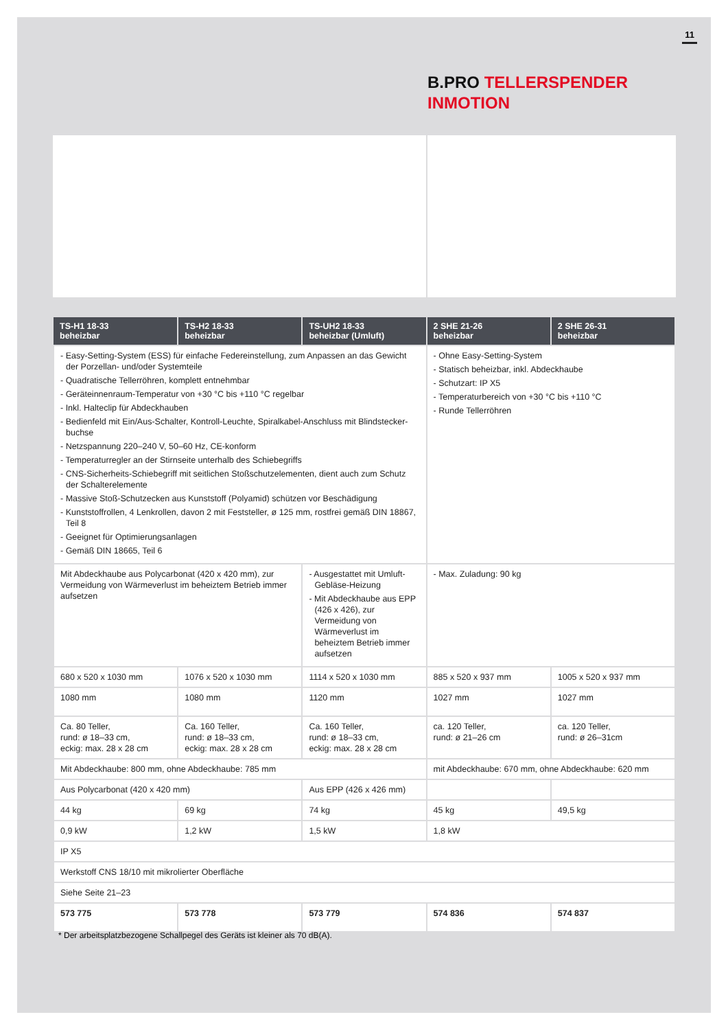11
B.PRO TELLERSPENDER
INMOTION
| TS-H1 18-33 beheizbar | TS-H2 18-33 beheizbar | TS-UH2 18-33 beheizbar (Umluft) | 2 SHE 21-26 beheizbar | 2 SHE 26-31 beheizbar |
| --- | --- | --- | --- | --- |
| - Easy-Setting-System (ESS) für einfache Federeinstellung, zum Anpassen an das Gewicht der Porzellan- und/oder Systemteile - Quadratische Tellerröhren, komplett entnehmbar - Geräteinnenraum-Temperatur von +30 °C bis +110 °C regelbar - Inkl. Halteclip für Abdeckhauben - Bedienfeld mit Ein/Aus-Schalter, Kontroll-Leuchte, Spiralkabel-Anschluss mit Blindstecker-buchse - Netzspannung 220–240 V, 50–60 Hz, CE-konform - Temperaturregler an der Stirnseite unterhalb des Schiebegriffs - CNS-Sicherheits-Schiebegriff mit seitlichen Stoßschutzelementen, dient auch zum Schutz der Schalterelemente - Massive Stoß-Schutzecken aus Kunststoff (Polyamid) schützen vor Beschädigung - Kunststoffrollen, 4 Lenkrollen, davon 2 mit Feststeller, ø 125 mm, rostfrei gemäß DIN 18867, Teil 8 - Geeignet für Optimierungsanlagen - Gemäß DIN 18665, Teil 6 | | | - Ohne Easy-Setting-System - Statisch beheizbar, inkl. Abdeckhaube - Schutzart: IP X5 - Temperaturbereich von +30 °C bis +110 °C - Runde Tellerröhren | |
| Mit Abdeckhaube aus Polycarbonat (420 x 420 mm), zur Vermeidung von Wärmeverlust im beheiztem Betrieb immer aufsetzen | | - Ausgestattet mit Umluft-Gebläse-Heizung - Mit Abdeckhaube aus EPP (426 x 426), zur Vermeidung von Wärmeverlust im beheiztem Betrieb immer aufsetzen | - Max. Zuladung: 90 kg | |
| 680 x 520 x 1030 mm | 1076 x 520 x 1030 mm | 1114 x 520 x 1030 mm | 885 x 520 x 937 mm | 1005 x 520 x 937 mm |
| 1080 mm | 1080 mm | 1120 mm | 1027 mm | 1027 mm |
| Ca. 80 Teller, rund: ø 18–33 cm, eckig: max. 28 x 28 cm | Ca. 160 Teller, rund: ø 18–33 cm, eckig: max. 28 x 28 cm | Ca. 160 Teller, rund: ø 18–33 cm, eckig: max. 28 x 28 cm | ca. 120 Teller, rund: ø 21–26 cm | ca. 120 Teller, rund: ø 26–31cm |
| Mit Abdeckhaube: 800 mm, ohne Abdeckhaube: 785 mm | | | mit Abdeckhaube: 670 mm, ohne Abdeckhaube: 620 mm | |
| Aus Polycarbonat (420 x 420 mm) | | Aus EPP (426 x 426 mm) | | |
| 44 kg | 69 kg | 74 kg | 45 kg | 49,5 kg |
| 0,9 kW | 1,2 kW | 1,5 kW | 1,8 kW | |
| IP X5 | | | | |
| Werkstoff CNS 18/10 mit mikrolierter Oberfläche | | | | |
| Siehe Seite 21–23 | | | | |
| 573 775 | 573 778 | 573 779 | 574 836 | 574 837 |
* Der arbeitsplatzbezogene Schallpegel des Geräts ist kleiner als 70 dB(A).